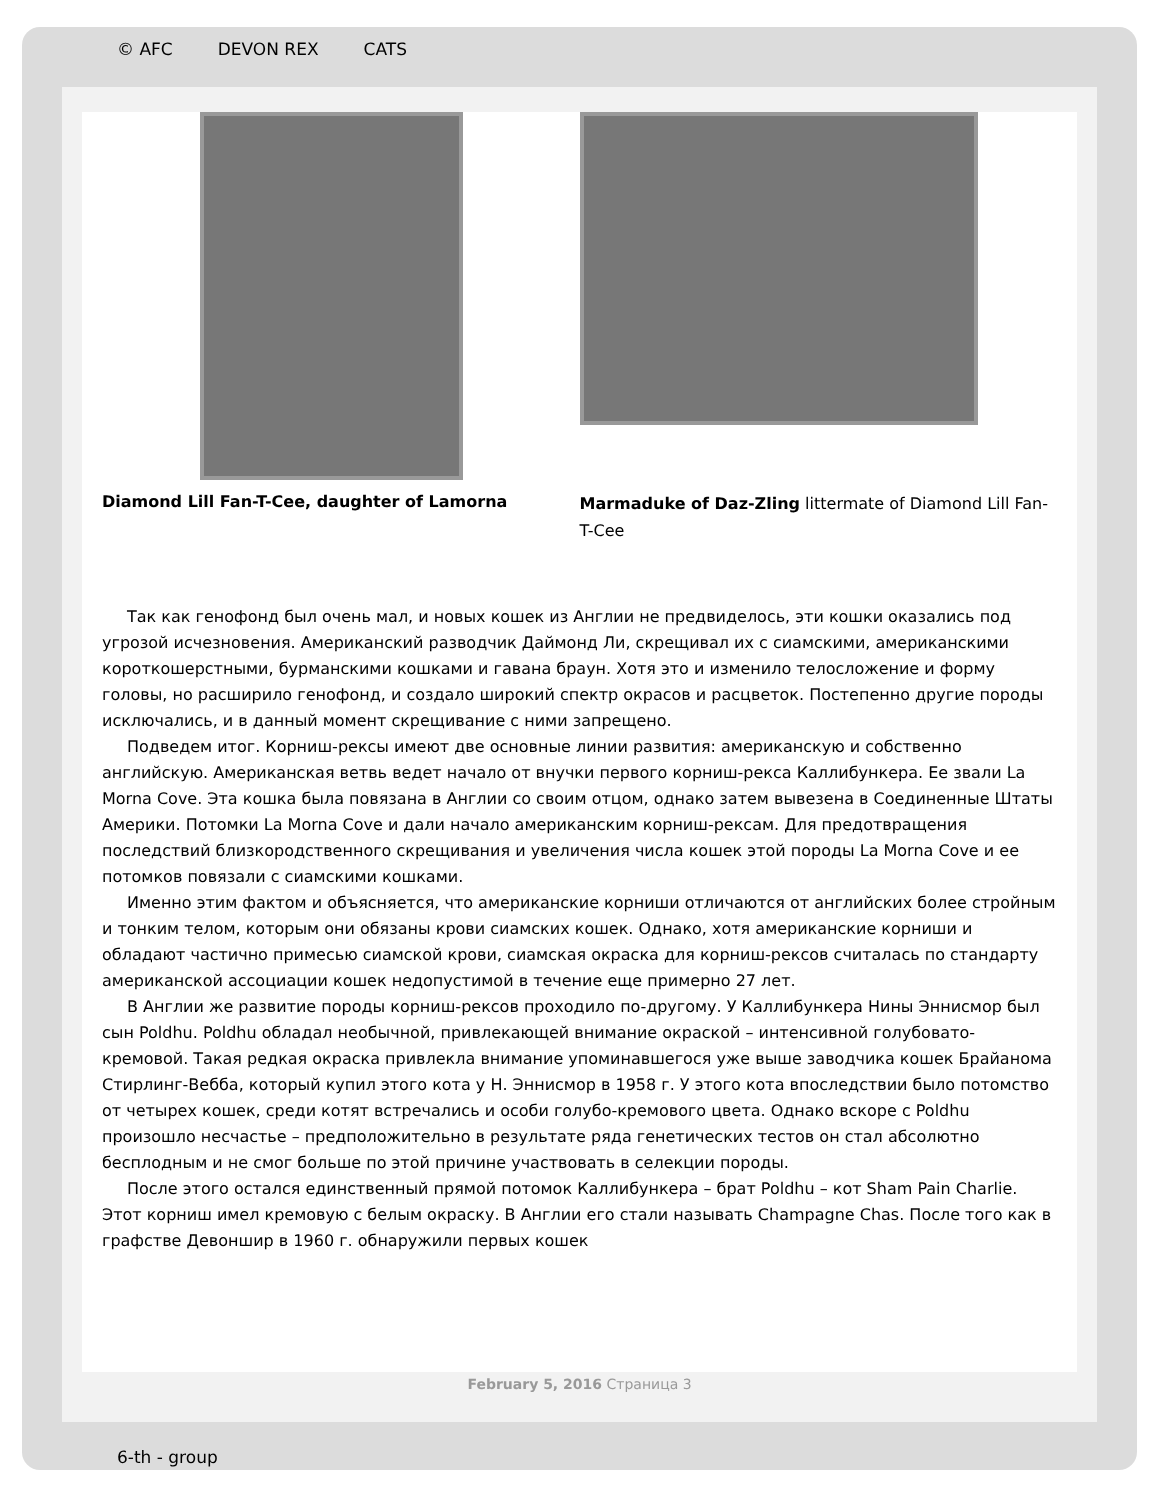© AFC DEVON REX CATS
Diamond Lill Fan-T-Cee, daughter of Lamorna
Marmaduke of Daz-Zling littermate of Diamond Lill Fan-T-Cee
Так как генофонд был очень мал, и новых кошек из Англии не предвиделось, эти кошки оказались под угрозой исчезновения. Американский разводчик Даймонд Ли, скрещивал их с сиамскими, американскими короткошерстными, бурманскими кошками и гавана браун. Хотя это и изменило телосложение и форму головы, но расширило генофонд, и создало широкий спектр окрасов и расцветок. Постепенно другие породы исключались, и в данный момент скрещивание с ними запрещено.
Подведем итог. Корниш-рексы имеют две основные линии развития: американскую и собственно английскую. Американская ветвь ведет начало от внучки первого корниш-рекса Каллибункера. Ее звали La Morna Cove. Эта кошка была повязана в Англии со своим отцом, однако затем вывезена в Соединенные Штаты Америки. Потомки La Morna Cove и дали начало американским корниш-рексам. Для предотвращения последствий близкородственного скрещивания и увеличения числа кошек этой породы La Morna Cove и ее потомков повязали с сиамскими кошками.
Именно этим фактом и объясняется, что американские корниши отличаются от английских более стройным и тонким телом, которым они обязаны крови сиамских кошек. Однако, хотя американские корниши и обладают частично примесью сиамской крови, сиамская окраска для корниш-рексов считалась по стандарту американской ассоциации кошек недопустимой в течение еще примерно 27 лет.
В Англии же развитие породы корниш-рексов проходило по-другому. У Каллибункера Нины Эннисмор был сын Poldhu. Poldhu обладал необычной, привлекающей внимание окраской – интенсивной голубовато-кремовой. Такая редкая окраска привлекла внимание упоминавшегося уже выше заводчика кошек Брайанома Стирлинг-Вебба, который купил этого кота у Н. Эннисмор в 1958 г. У этого кота впоследствии было потомство от четырех кошек, среди котят встречались и особи голубо-кремового цвета. Однако вскоре с Poldhu произошло несчастье – предположительно в результате ряда генетических тестов он стал абсолютно бесплодным и не смог больше по этой причине участвовать в селекции породы.
После этого остался единственный прямой потомок Каллибункера – брат Poldhu – кот Sham Pain Charlie. Этот корниш имел кремовую с белым окраску. В Англии его стали называть Champagne Chas. После того как в графстве Девоншир в 1960 г. обнаружили первых кошек
February 5, 2016 Страница 3
6-th - group